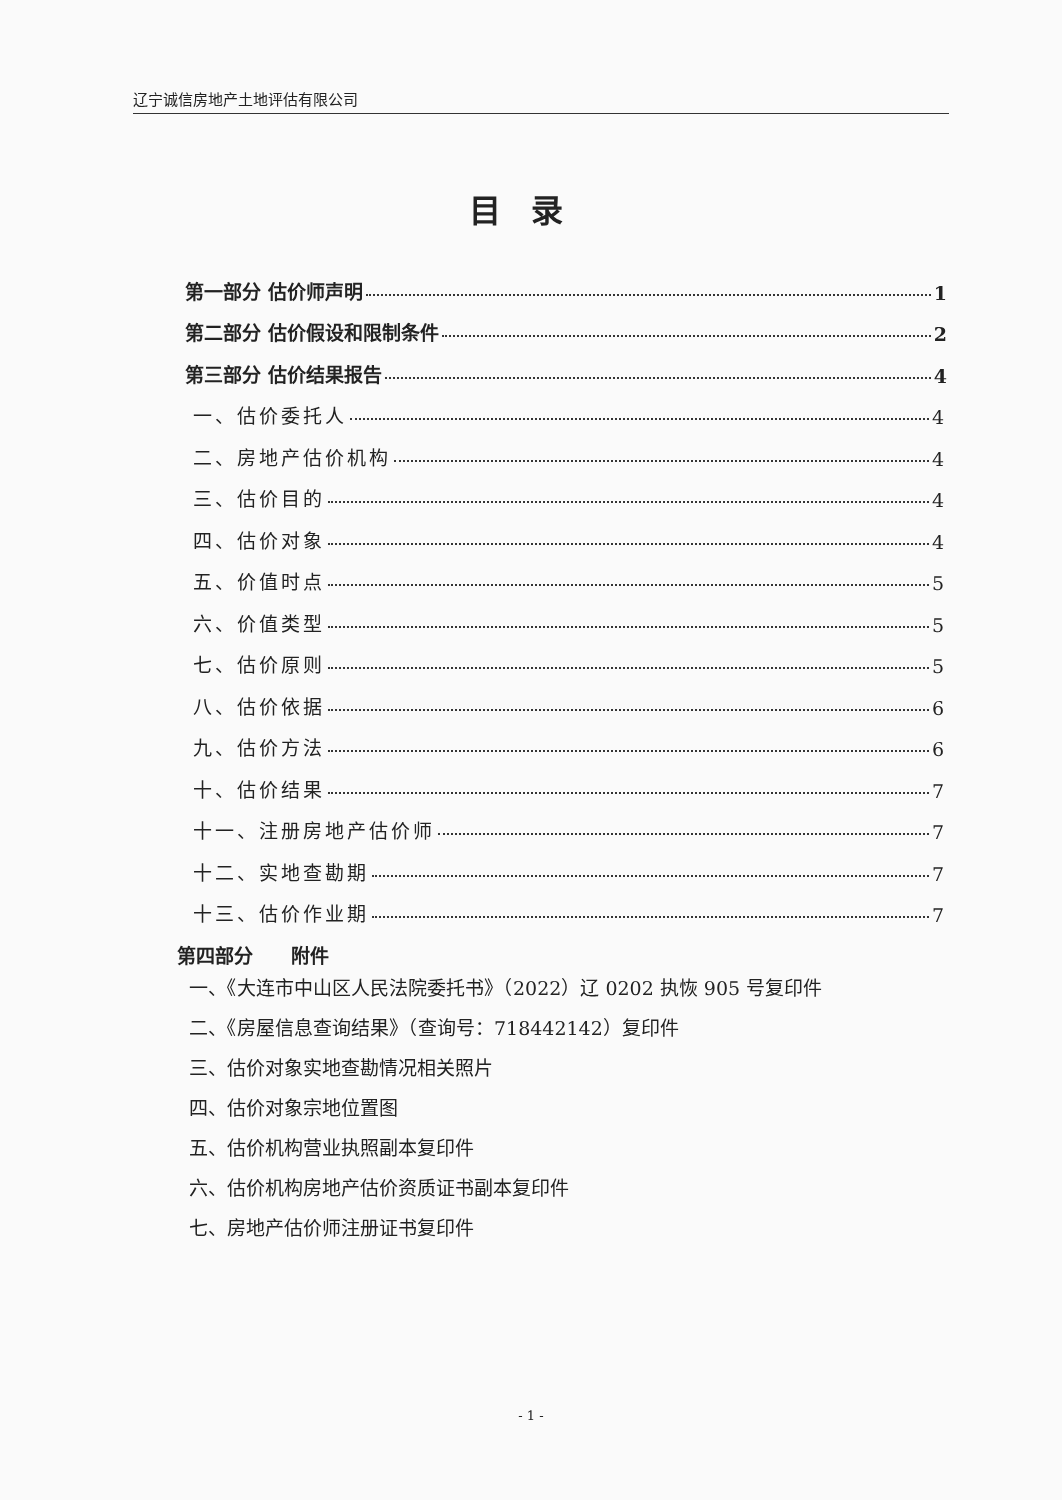辽宁诚信房地产土地评估有限公司
目录
第一部分 估价师声明 1
第二部分 估价假设和限制条件 2
第三部分 估价结果报告 4
一、估价委托人 4
二、房地产估价机构 4
三、估价目的 4
四、估价对象 4
五、价值时点 5
六、价值类型 5
七、估价原则 5
八、估价依据 6
九、估价方法 6
十、估价结果 7
十一、注册房地产估价师 7
十二、实地查勘期 7
十三、估价作业期 7
第四部分　　附件
一、《大连市中山区人民法院委托书》（2022）辽 0202 执恢 905 号复印件
二、《房屋信息查询结果》（查询号：718442142）复印件
三、估价对象实地查勘情况相关照片
四、估价对象宗地位置图
五、估价机构营业执照副本复印件
六、估价机构房地产估价资质证书副本复印件
七、房地产估价师注册证书复印件
- 1 -